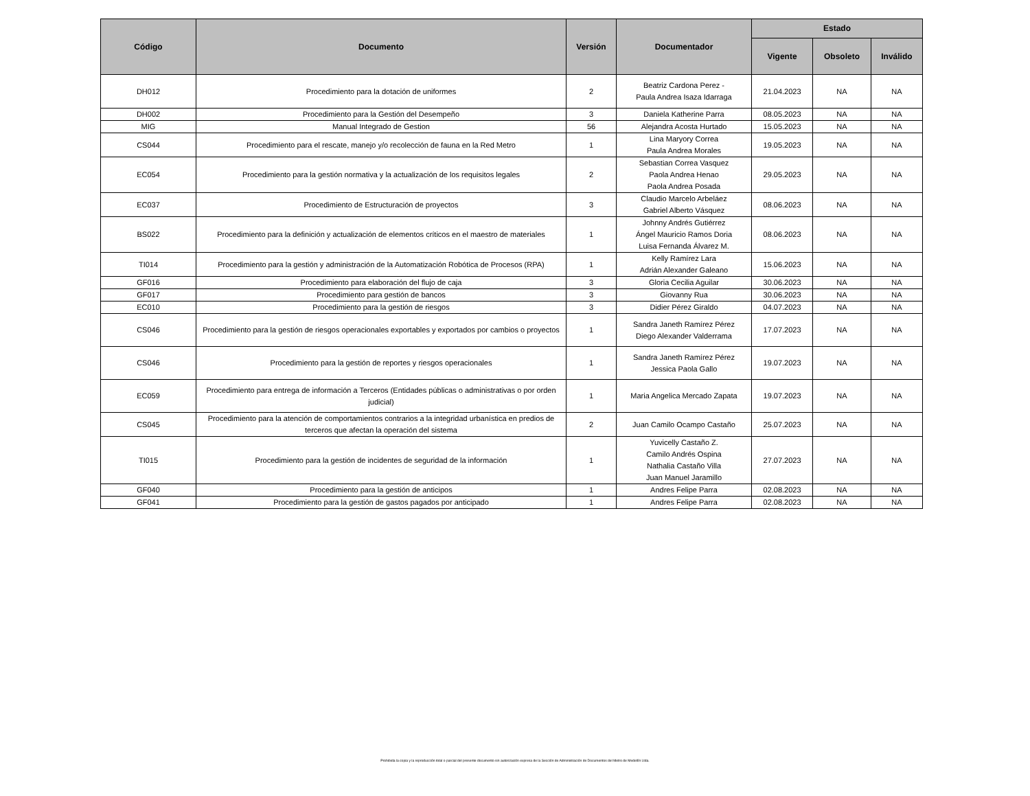| Código | Documento | Versión | Documentador | Estado | | |
| --- | --- | --- | --- | --- | --- | --- |
| | | | | Vigente | Obsoleto | Inválido |
| DH012 | Procedimiento para la dotación de uniformes | 2 | Beatriz Cardona Perez - Paula Andrea Isaza Idarraga | 21.04.2023 | NA | NA |
| DH002 | Procedimiento para la Gestión del Desempeño | 3 | Daniela Katherine Parra | 08.05.2023 | NA | NA |
| MIG | Manual Integrado de Gestion | 56 | Alejandra Acosta Hurtado | 15.05.2023 | NA | NA |
| CS044 | Procedimiento para el rescate, manejo y/o recolección de fauna en la Red Metro | 1 | Lina Maryory Correa Paula Andrea Morales | 19.05.2023 | NA | NA |
| EC054 | Procedimiento para la gestión normativa y la actualización de los requisitos legales | 2 | Sebastian Correa Vasquez Paola Andrea Henao Paola Andrea Posada | 29.05.2023 | NA | NA |
| EC037 | Procedimiento de Estructuración de proyectos | 3 | Claudio Marcelo Arbeláez Gabriel Alberto Vásquez | 08.06.2023 | NA | NA |
| BS022 | Procedimiento para la definición y actualización de elementos críticos en el maestro de materiales | 1 | Johnny Andrés Gutiérrez Ángel Mauricio Ramos Doria Luisa Fernanda Álvarez M. | 08.06.2023 | NA | NA |
| TI014 | Procedimiento para la gestión y administración de la Automatización Robótica de Procesos (RPA) | 1 | Kelly Ramírez Lara Adrián Alexander Galeano | 15.06.2023 | NA | NA |
| GF016 | Procedimiento para elaboración del flujo de caja | 3 | Gloria Cecilia Aguilar | 30.06.2023 | NA | NA |
| GF017 | Procedimiento para gestión de bancos | 3 | Giovanny Rua | 30.06.2023 | NA | NA |
| EC010 | Procedimiento para la gestión de riesgos | 3 | Didier Pérez Giraldo | 04.07.2023 | NA | NA |
| CS046 | Procedimiento para la gestión de riesgos operacionales exportables y exportados por cambios o proyectos | 1 | Sandra Janeth Ramírez Pérez Diego Alexander Valderrama | 17.07.2023 | NA | NA |
| CS046 | Procedimiento para la gestión de reportes y riesgos operacionales | 1 | Sandra Janeth Ramírez Pérez Jessica Paola Gallo | 19.07.2023 | NA | NA |
| EC059 | Procedimiento para entrega de información a Terceros (Entidades públicas o administrativas o por orden judicial) | 1 | Maria Angelica Mercado Zapata | 19.07.2023 | NA | NA |
| CS045 | Procedimiento para la atención de comportamientos contrarios a la integridad urbanística en predios de terceros que afectan la operación del sistema | 2 | Juan Camilo Ocampo Castaño | 25.07.2023 | NA | NA |
| TI015 | Procedimiento para la gestión de incidentes de seguridad de la información | 1 | Yuvicelly Castaño Z. Camilo Andrés Ospina Nathalia Castaño Villa Juan Manuel Jaramillo | 27.07.2023 | NA | NA |
| GF040 | Procedimiento para la gestión de anticipos | 1 | Andres Felipe Parra | 02.08.2023 | NA | NA |
| GF041 | Procedimiento para la gestión de gastos pagados por anticipado | 1 | Andres Felipe Parra | 02.08.2023 | NA | NA |
Prohibida la copia y la reproducción total o parcial del presente documento sin autorización expresa de la Sección de Administración de Documentos del Metro de Medellín Ltda.